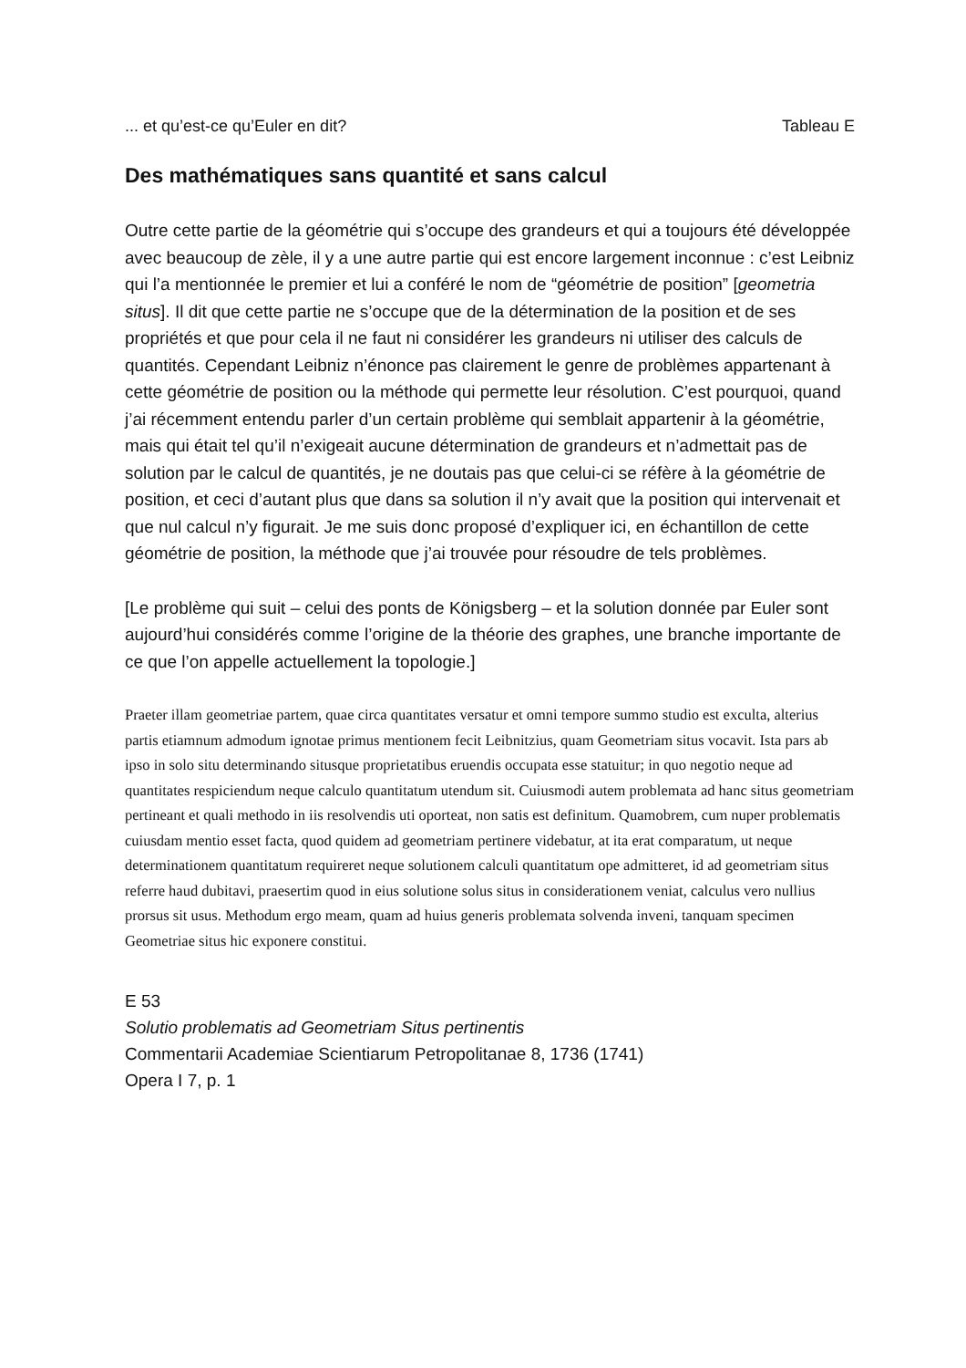... et qu’est-ce qu’Euler en dit? Tableau E
Des mathématiques sans quantité et sans calcul
Outre cette partie de la géométrie qui s’occupe des grandeurs et qui a toujours été développée avec beaucoup de zèle, il y a une autre partie qui est encore largement inconnue : c’est Leibniz qui l’a mentionnée le premier et lui a conféré le nom de “géométrie de position” [geometria situs]. Il dit que cette partie ne s’occupe que de la détermination de la position et de ses propriétés et que pour cela il ne faut ni considérer les grandeurs ni utiliser des calculs de quantités. Cependant Leibniz n’énonce pas clairement le genre de problèmes appartenant à cette géométrie de position ou la méthode qui permette leur résolution. C’est pourquoi, quand j’ai récemment entendu parler d’un certain problème qui semblait appartenir à la géométrie, mais qui était tel qu’il n’exigeait aucune détermination de grandeurs et n’admettait pas de solution par le calcul de quantités, je ne doutais pas que celui-ci se réfère à la géométrie de position, et ceci d’autant plus que dans sa solution il n’y avait que la position qui intervenait et que nul calcul n’y figurait. Je me suis donc proposé d’expliquer ici, en échantillon de cette géométrie de position, la méthode que j’ai trouvée pour résoudre de tels problèmes.
[Le problème qui suit – celui des ponts de Königsberg – et la solution donnée par Euler sont aujourd’hui considérés comme l’origine de la théorie des graphes, une branche importante de ce que l’on appelle actuellement la topologie.]
Praeter illam geometriae partem, quae circa quantitates versatur et omni tempore summo studio est exculta, alterius partis etiamnum admodum ignotae primus mentionem fecit Leibnitzius, quam Geometriam situs vocavit. Ista pars ab ipso in solo situ determinando situsque proprietatibus eruendis occupata esse statuitur; in quo negotio neque ad quantitates respiciendum neque calculo quantitatum utendum sit. Cuiusmodi autem problemata ad hanc situs geometriam pertineant et quali methodo in iis resolvendis uti oporteat, non satis est definitum. Quamobrem, cum nuper problematis cuiusdam mentio esset facta, quod quidem ad geometriam pertinere videbatur, at ita erat comparatum, ut neque determinationem quantitatum requireret neque solutionem calculi quantitatum ope admitteret, id ad geometriam situs referre haud dubitavi, praesertim quod in eius solutione solus situs in considerationem veniat, calculus vero nullius prorsus sit usus. Methodum ergo meam, quam ad huius generis problemata solvenda inveni, tanquam specimen Geometriae situs hic exponere constitui.
E 53
Solutio problematis ad Geometriam Situs pertinentis
Commentarii Academiae Scientiarum Petropolitanae 8, 1736 (1741)
Opera I 7, p. 1